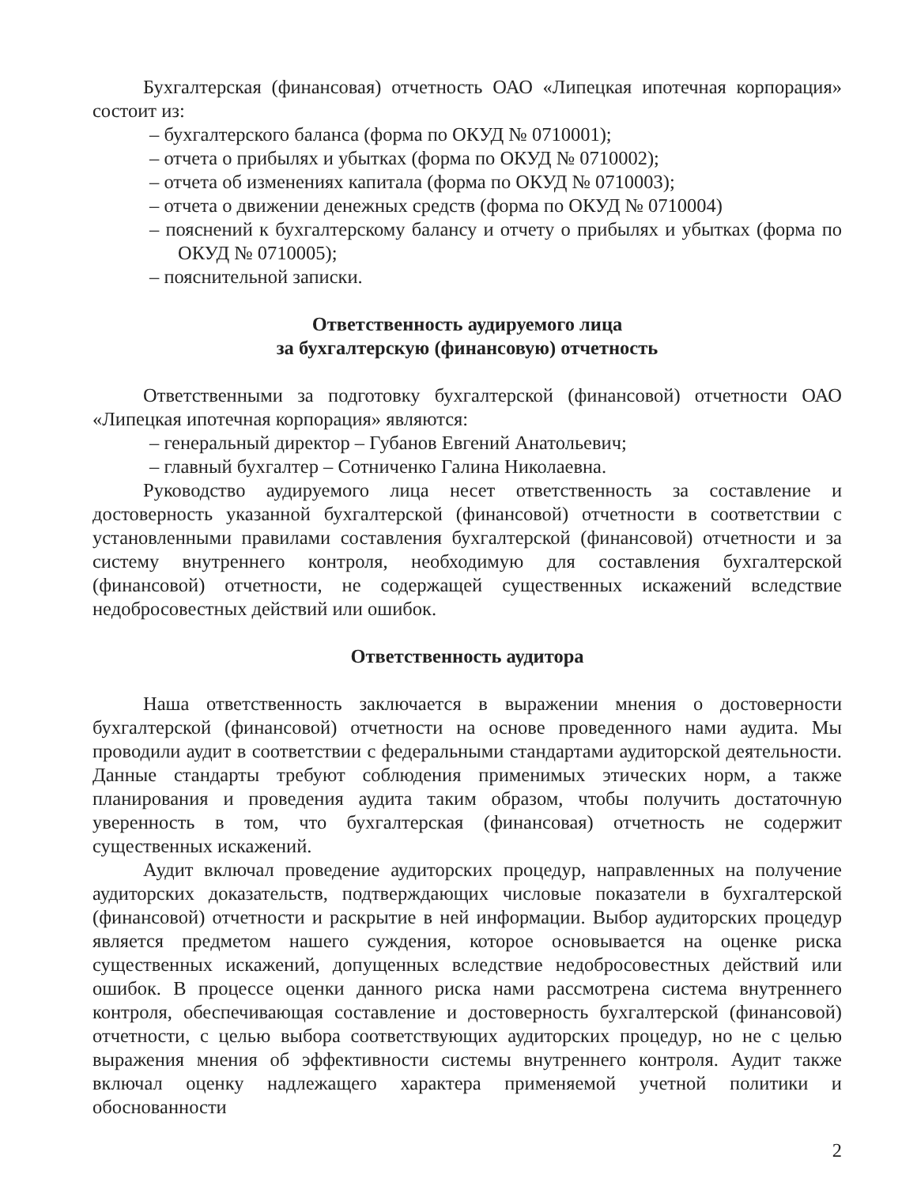Бухгалтерская (финансовая) отчетность ОАО «Липецкая ипотечная корпорация» состоит из:
– бухгалтерского баланса (форма по ОКУД № 0710001);
– отчета о прибылях и убытках (форма по ОКУД № 0710002);
– отчета об изменениях капитала (форма по ОКУД № 0710003);
– отчета о движении денежных средств (форма по ОКУД № 0710004)
– пояснений к бухгалтерскому балансу и отчету о прибылях и убытках (форма по ОКУД № 0710005);
– пояснительной записки.
Ответственность аудируемого лица
за бухгалтерскую (финансовую) отчетность
Ответственными за подготовку бухгалтерской (финансовой) отчетности ОАО «Липецкая ипотечная корпорация» являются:
– генеральный директор – Губанов Евгений Анатольевич;
– главный бухгалтер – Сотниченко Галина Николаевна.
Руководство аудируемого лица несет ответственность за составление и достоверность указанной бухгалтерской (финансовой) отчетности в соответствии с установленными правилами составления бухгалтерской (финансовой) отчетности и за систему внутреннего контроля, необходимую для составления бухгалтерской (финансовой) отчетности, не содержащей существенных искажений вследствие недобросовестных действий или ошибок.
Ответственность аудитора
Наша ответственность заключается в выражении мнения о достоверности бухгалтерской (финансовой) отчетности на основе проведенного нами аудита. Мы проводили аудит в соответствии с федеральными стандартами аудиторской деятельности. Данные стандарты требуют соблюдения применимых этических норм, а также планирования и проведения аудита таким образом, чтобы получить достаточную уверенность в том, что бухгалтерская (финансовая) отчетность не содержит существенных искажений.
Аудит включал проведение аудиторских процедур, направленных на получение аудиторских доказательств, подтверждающих числовые показатели в бухгалтерской (финансовой) отчетности и раскрытие в ней информации. Выбор аудиторских процедур является предметом нашего суждения, которое основывается на оценке риска существенных искажений, допущенных вследствие недобросовестных действий или ошибок. В процессе оценки данного риска нами рассмотрена система внутреннего контроля, обеспечивающая составление и достоверность бухгалтерской (финансовой) отчетности, с целью выбора соответствующих аудиторских процедур, но не с целью выражения мнения об эффективности системы внутреннего контроля. Аудит также включал оценку надлежащего характера применяемой учетной политики и обоснованности
2